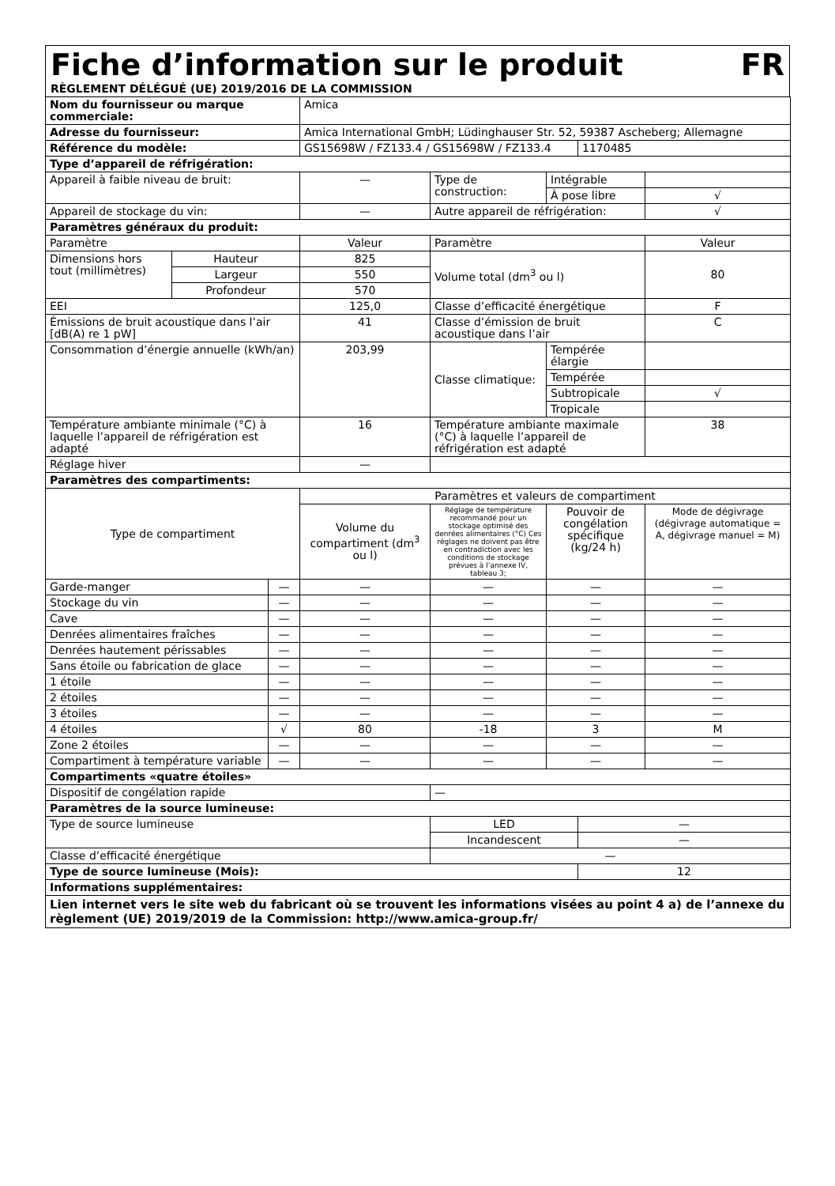Fiche d’information sur le produit FR
RÈGLEMENT DÉLÉGUÉ (UE) 2019/2016 DE LA COMMISSION
| Nom du fournisseur ou marque commerciale: | | | Amica | | | | |
| Adresse du fournisseur: | | | Amica International GmbH; Lüdinghauser Str. 52, 59387 Ascheberg; Allemagne | | | | |
| Référence du modèle: | | | GS15698W / FZ133.4 / GS15698W / FZ133.4 | | | 1170485 | |
| Type d’appareil de réfrigération: | | | | | | | |
| Appareil à faible niveau de bruit: | | | — | Type de construction: | Intégrable | | |
| | | | | | À pose libre | | √ |
| Appareil de stockage du vin: | | | — | Autre appareil de réfrigération: | | | √ |
| Paramètres généraux du produit: | | | | | | | |
| Paramètre | | | Valeur | Paramètre | | | Valeur |
| Dimensions hors tout (millimètres) | Hauteur | | 825 | Volume total (dm<sup>3</sup> ou l) | | | 80 |
| | Largeur | | 550 | | | | |
| | Profondeur | | 570 | | | | |
| EEI | | | 125,0 | Classe d’efficacité énergétique | | | F |
| Émissions de bruit acoustique dans l’air [dB(A) re 1 pW] | | | 41 | Classe d’émission de bruit acoustique dans l’air | | | C |
| Consommation d’énergie annuelle (kWh/an) | | | 203,99 | Classe climatique: | Tempérée élargie | | |
| | | | | | Tempérée | | |
| | | | | | Subtropicale | | √ |
| | | | | | Tropicale | | |
| Température ambiante minimale (°C) à laquelle l’appareil de réfrigération est adapté | | | 16 | Température ambiante maximale (°C) à laquelle l’appareil de réfrigération est adapté | | | 38 |
| Réglage hiver | | | — | | | | |
| Paramètres des compartiments: | | | | | | | |
| Type de compartiment | | | Paramètres et valeurs de compartiment | | | | |
| | | | Volume du compartiment (dm<sup>3</sup> ou l) | Réglage de température recommandé pour un stockage optimisé des denrées alimentaires (°C) Ces réglages ne doivent pas être en contradiction avec les conditions de stockage prévues à l’annexe IV, tableau 3; | Pouvoir de congélation spécifique (kg/24 h) | | Mode de dégivrage (dégivrage automatique = A, dégivrage manuel = M) |
| Garde-manger | | — | — | — | — | | — |
| Stockage du vin | | — | — | — | — | | — |
| Cave | | — | — | — | — | | — |
| Denrées alimentaires fraîches | | — | — | — | — | | — |
| Denrées hautement périssables | | — | — | — | — | | — |
| Sans étoile ou fabrication de glace | | — | — | — | — | | — |
| 1 étoile | | — | — | — | — | | — |
| 2 étoiles | | — | — | — | — | | — |
| 3 étoiles | | — | — | — | — | | — |
| 4 étoiles | | √ | 80 | -18 | 3 | | M |
| Zone 2 étoiles | | — | — | — | — | | — |
| Compartiment à température variable | | — | — | — | — | | — |
| Compartiments «quatre étoiles» | | | | | | | |
| Dispositif de congélation rapide | | | | — | | | |
| Paramètres de la source lumineuse: | | | | | | | |
| Type de source lumineuse | | | | LED | | — | |
| | | | | Incandescent | | — | |
| Classe d’efficacité énergétique | | | | — | | | |
| Type de source lumineuse (Mois): | | | | | | 12 | |
| Informations supplémentaires: | | | | | | | |
| Lien internet vers le site web du fabricant où se trouvent les informations visées au point 4 a) de l’annexe du règlement (UE) 2019/2019 de la Commission: http://www.amica-group.fr/ | | | | | | | |